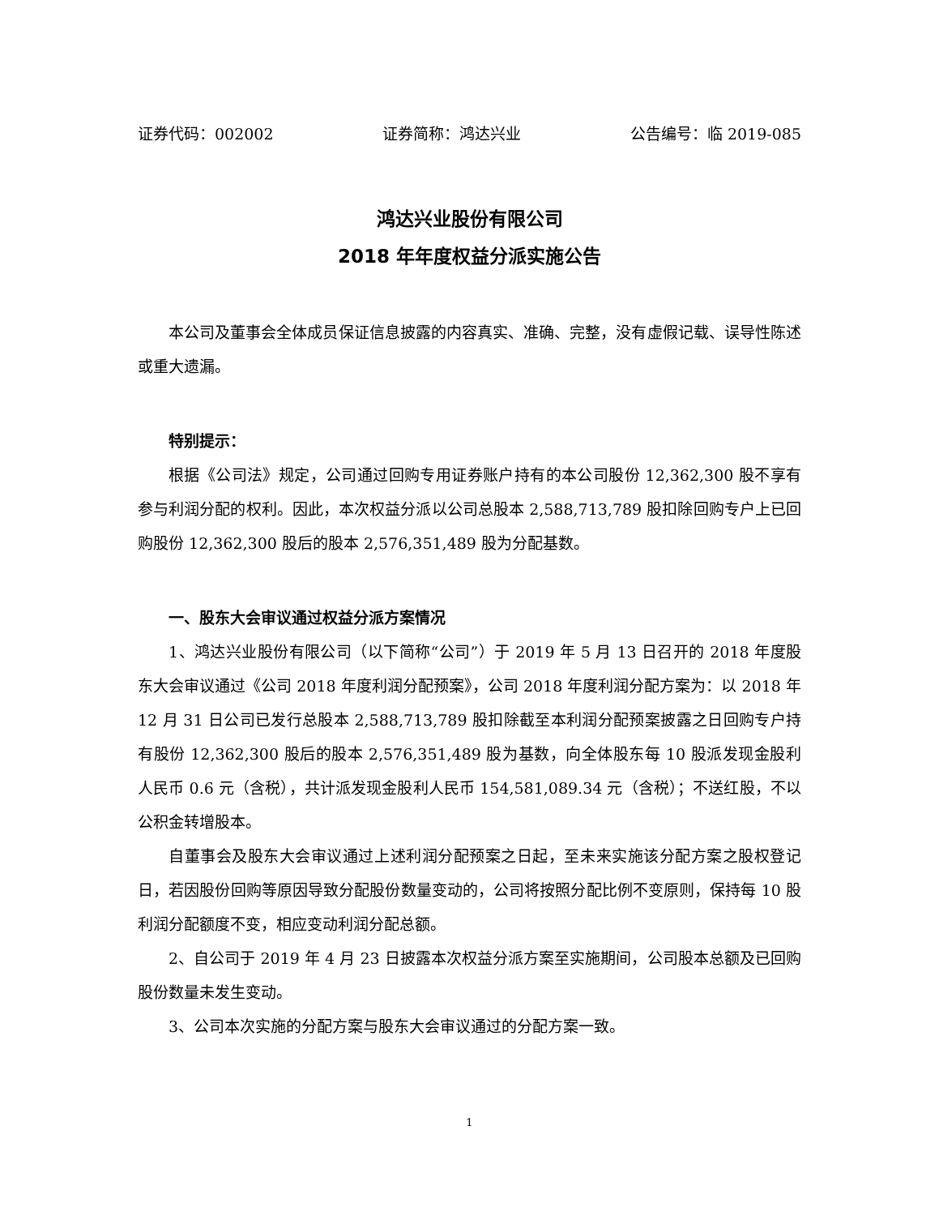证券代码：002002 证券简称：鸿达兴业 公告编号：临 2019-085
鸿达兴业股份有限公司
2018 年年度权益分派实施公告
本公司及董事会全体成员保证信息披露的内容真实、准确、完整，没有虚假记载、误导性陈述或重大遗漏。
特别提示：
根据《公司法》规定，公司通过回购专用证券账户持有的本公司股份 12,362,300 股不享有参与利润分配的权利。因此，本次权益分派以公司总股本 2,588,713,789 股扣除回购专户上已回购股份 12,362,300 股后的股本 2,576,351,489 股为分配基数。
一、股东大会审议通过权益分派方案情况
1、鸿达兴业股份有限公司（以下简称“公司”）于 2019 年 5 月 13 日召开的 2018 年度股东大会审议通过《公司 2018 年度利润分配预案》，公司 2018 年度利润分配方案为：以 2018 年 12 月 31 日公司已发行总股本 2,588,713,789 股扣除截至本利润分配预案披露之日回购专户持有股份 12,362,300 股后的股本 2,576,351,489 股为基数，向全体股东每 10 股派发现金股利人民币 0.6 元（含税），共计派发现金股利人民币 154,581,089.34 元（含税）；不送红股，不以公积金转增股本。
自董事会及股东大会审议通过上述利润分配预案之日起，至未来实施该分配方案之股权登记日，若因股份回购等原因导致分配股份数量变动的，公司将按照分配比例不变原则，保持每 10 股利润分配额度不变，相应变动利润分配总额。
2、自公司于 2019 年 4 月 23 日披露本次权益分派方案至实施期间，公司股本总额及已回购股份数量未发生变动。
3、公司本次实施的分配方案与股东大会审议通过的分配方案一致。
1